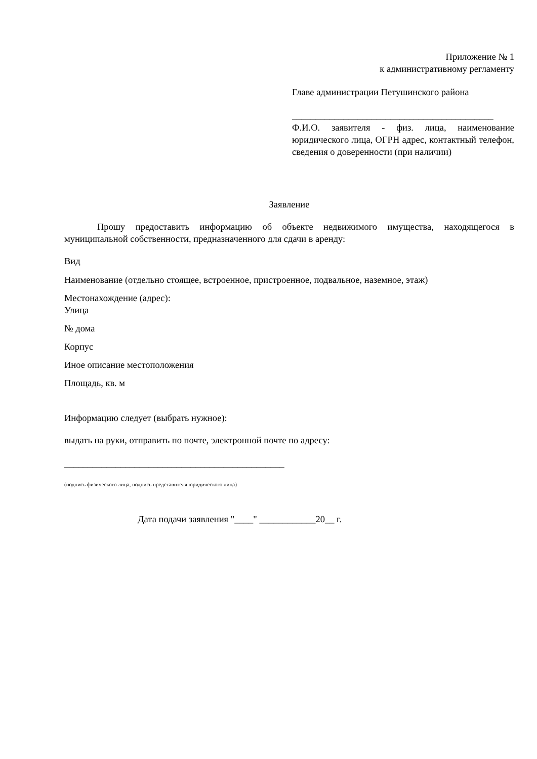Приложение № 1
к административному регламенту
Главе администрации Петушинского района
___________________________________________
Ф.И.О. заявителя - физ. лица, наименование юридического лица, ОГРН адрес, контактный телефон, сведения о доверенности (при наличии)
Заявление
Прошу предоставить информацию об объекте недвижимого имущества, находящегося в муниципальной собственности, предназначенного для сдачи в аренду:
Вид
Наименование (отдельно стоящее, встроенное, пристроенное, подвальное, наземное, этаж)
Местонахождение (адрес):
Улица
№ дома
Корпус
Иное описание местоположения
Площадь, кв. м
Информацию следует (выбрать нужное):
выдать на руки, отправить по почте, электронной почте по адресу:
_______________________________________________
(подпись физического лица, подпись представителя юридического лица)
Дата подачи заявления "____" ____________20__ г.